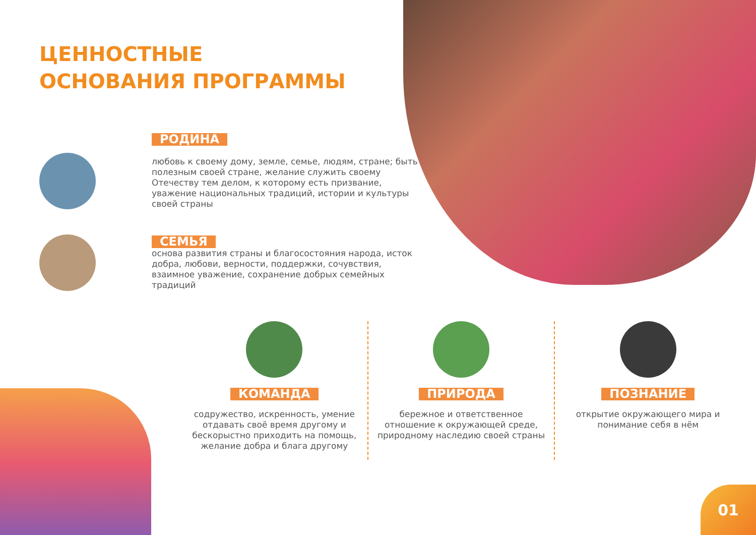01
ЦЕННОСТНЫЕ
ОСНОВАНИЯ ПРОГРАММЫ
РОДИНА
любовь к своему дому, земле, семье, людям, стране; быть полезным своей стране, желание служить своему Отечеству тем делом, к которому есть призвание, уважение национальных традиций, истории и культуры своей страны
СЕМЬЯ
основа развития страны и благосостояния народа, исток добра, любови, верности, поддержки, сочувствия, взаимное уважение, сохранение добрых семейных традиций
КОМАНДА
содружество, искренность, умение отдавать своё время другому и бескорыстно приходить на помощь, желание добра и блага другому
ПРИРОДА
бережное и ответственное отношение к окружающей среде, природному наследию своей страны
ПОЗНАНИЕ
открытие окружающего мира и понимание себя в нём